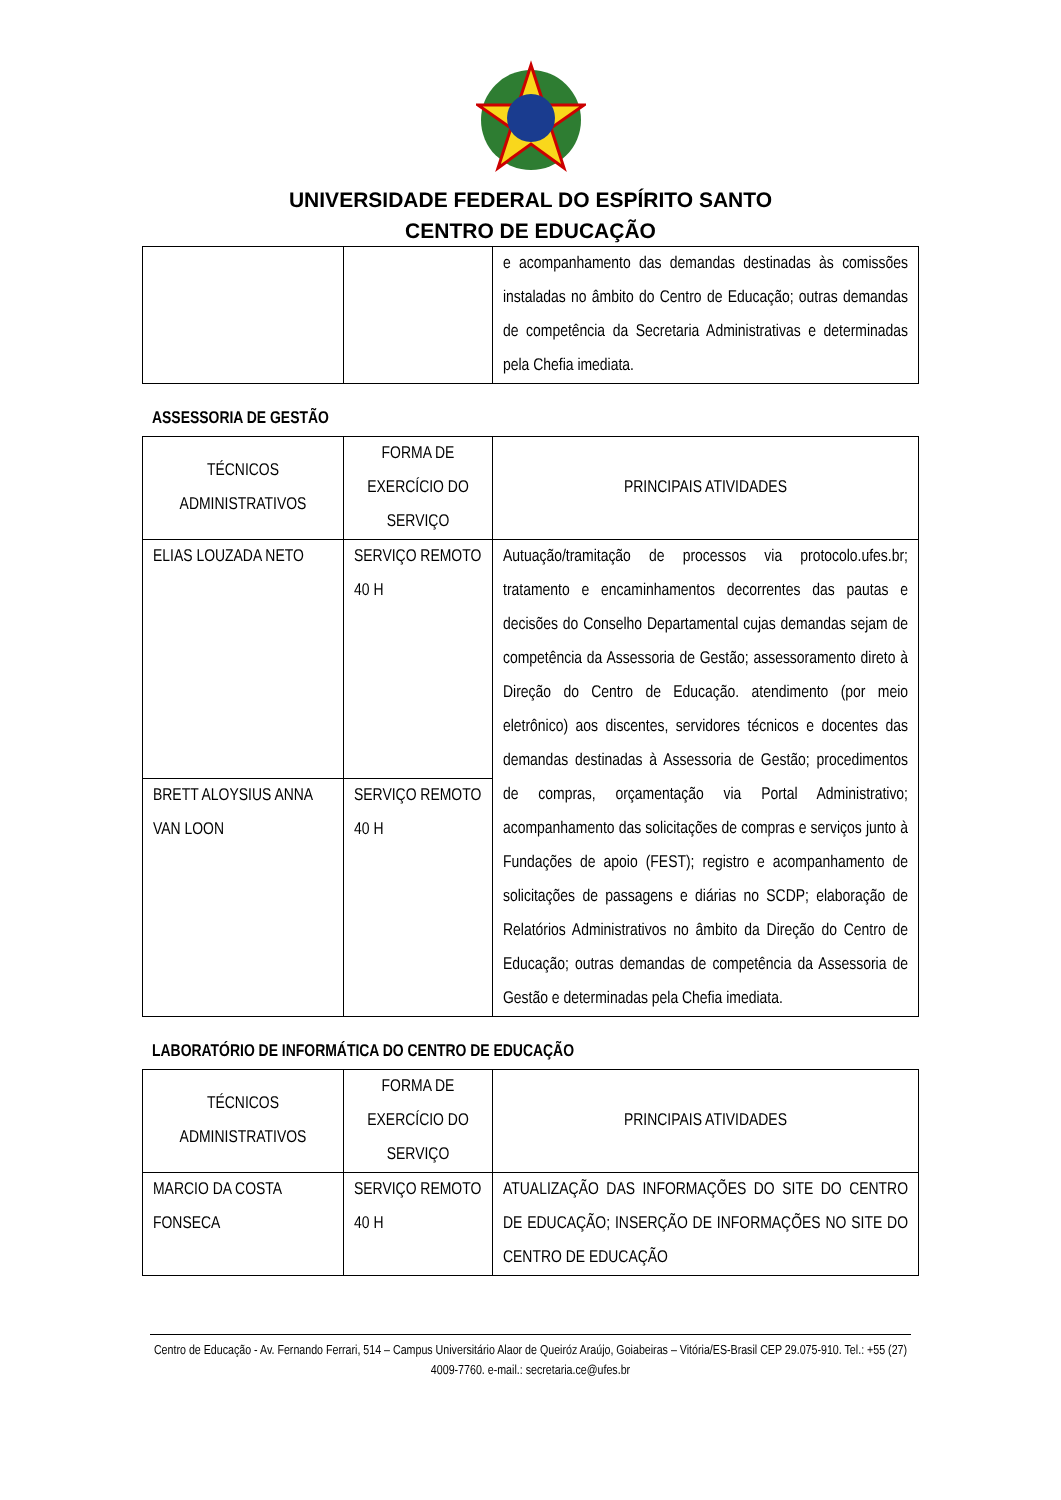UNIVERSIDADE FEDERAL DO ESPÍRITO SANTO
CENTRO DE EDUCAÇÃO
| | | e acompanhamento das demandas destinadas às comissões instaladas no âmbito do Centro de Educação; outras demandas de competência da Secretaria Administrativas e determinadas pela Chefia imediata. |
ASSESSORIA DE GESTÃO
| TÉCNICOS ADMINISTRATIVOS | FORMA DE EXERCÍCIO DO SERVIÇO | PRINCIPAIS ATIVIDADES |
| --- | --- | --- |
| ELIAS LOUZADA NETO | SERVIÇO REMOTO 40 H | Autuação/tramitação de processos via protocolo.ufes.br; tratamento e encaminhamentos decorrentes das pautas e decisões do Conselho Departamental cujas demandas sejam de competência da Assessoria de Gestão; assessoramento direto à Direção do Centro de Educação. atendimento (por meio eletrônico) aos discentes, servidores técnicos e docentes das demandas destinadas à Assessoria de Gestão; procedimentos de compras, orçamentação via Portal Administrativo; acompanhamento das solicitações de compras e serviços junto à Fundações de apoio (FEST); registro e acompanhamento de solicitações de passagens e diárias no SCDP; elaboração de Relatórios Administrativos no âmbito da Direção do Centro de Educação; outras demandas de competência da Assessoria de Gestão e determinadas pela Chefia imediata. |
| BRETT ALOYSIUS ANNA VAN LOON | SERVIÇO REMOTO 40 H | |
LABORATÓRIO DE INFORMÁTICA DO CENTRO DE EDUCAÇÃO
| TÉCNICOS ADMINISTRATIVOS | FORMA DE EXERCÍCIO DO SERVIÇO | PRINCIPAIS ATIVIDADES |
| --- | --- | --- |
| MARCIO DA COSTA FONSECA | SERVIÇO REMOTO 40 H | ATUALIZAÇÃO DAS INFORMAÇÕES DO SITE DO CENTRO DE EDUCAÇÃO; INSERÇÃO DE INFORMAÇÕES NO SITE DO CENTRO DE EDUCAÇÃO |
Centro de Educação - Av. Fernando Ferrari, 514 – Campus Universitário Alaor de Queiróz Araújo, Goiabeiras – Vitória/ES-Brasil CEP 29.075-910. Tel.: +55 (27) 4009-7760. e-mail.: secretaria.ce@ufes.br